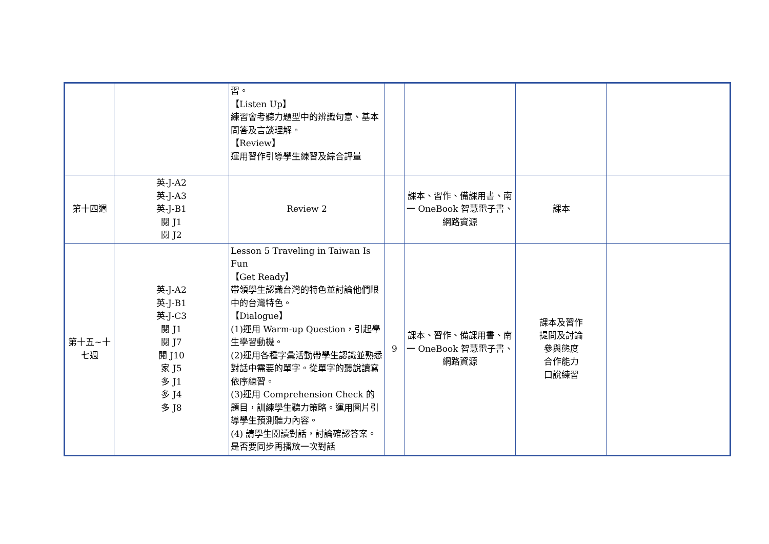| | | 習。 【Listen Up】 練習會考聽力題型中的辨識句意、基本問答及言談理解。 【Review】 運用習作引導學生練習及綜合評量 | | | | |
| 第十四週 | 英-J-A2 英-J-A3 英-J-B1 閱 J1 閱 J2 | Review 2 | | 課本、習作、備課用書、南一 OneBook 智慧電子書、網路資源 | 課本 | |
| 第十五~十七週 | 英-J-A2 英-J-B1 英-J-C3 閱 J1 閱 J7 閱 J10 家 J5 多 J1 多 J4 多 J8 | Lesson 5 Traveling in Taiwan Is Fun 【Get Ready】 帶領學生認識台灣的特色並討論他們眼中的台灣特色。 【Dialogue】 (1)運用 Warm-up Question，引起學生學習動機。 (2)運用各種字彙活動帶學生認識並熟悉對話中需要的單字。從單字的聽說讀寫依序練習。 (3)運用 Comprehension Check 的題目，訓練學生聽力策略。運用圖片引導學生預測聽力內容。 (4) 請學生閱讀對話，討論確認答案。是否要同步再播放一次對話 | 9 | 課本、習作、備課用書、南一 OneBook 智慧電子書、網路資源 | 課本及習作 提問及討論 參與態度 合作能力 口說練習 | |